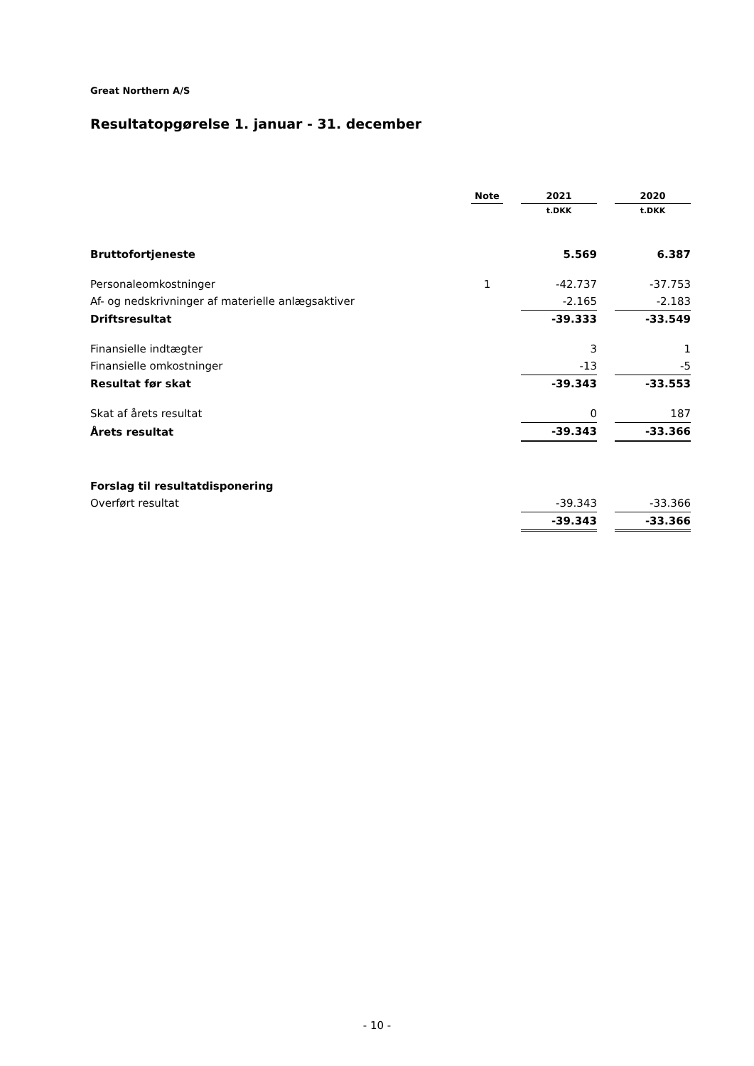Great Northern A/S
Resultatopgørelse 1. januar - 31. december
| | Note | | 2021 | | 2020 |
| | | | t.DKK | | t.DKK |
| Bruttofortjeneste | | | 5.569 | | 6.387 |
| Personaleomkostninger | 1 | | -42.737 | | -37.753 |
| Af- og nedskrivninger af materielle anlægsaktiver | | | -2.165 | | -2.183 |
| Driftsresultat | | | -39.333 | | -33.549 |
| Finansielle indtægter | | | 3 | | 1 |
| Finansielle omkostninger | | | -13 | | -5 |
| Resultat før skat | | | -39.343 | | -33.553 |
| Skat af årets resultat | | | 0 | | 187 |
| Årets resultat | | | -39.343 | | -33.366 |
| Forslag til resultatdisponering | | | | | |
| Overført resultat | | | -39.343 | | -33.366 |
| | | | -39.343 | | -33.366 |
- 10 -